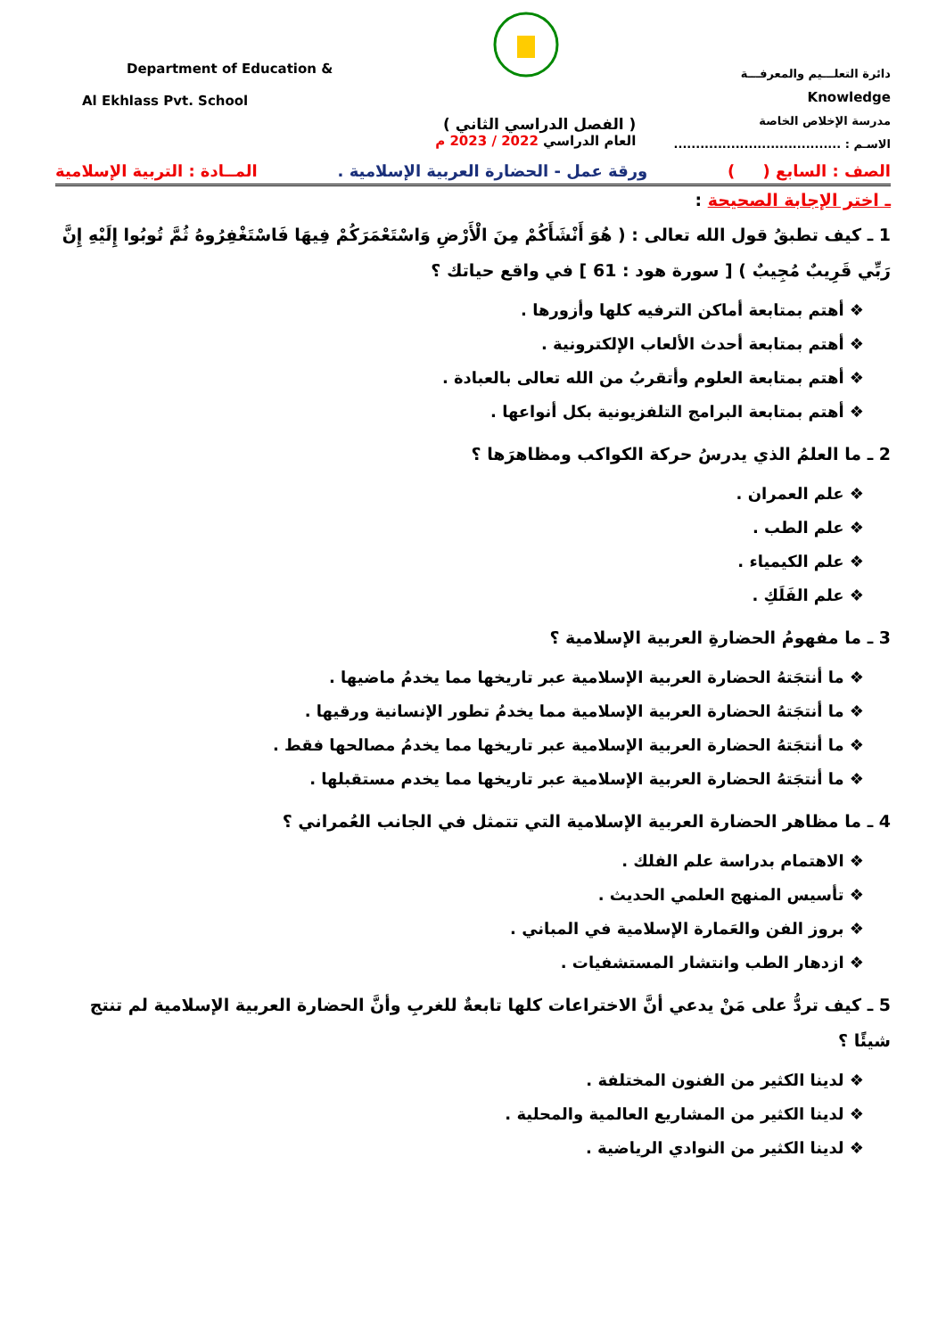Department of Education &
Al Ekhlass Pvt. School
( الفصل الدراسي الثاني )
العام الدراسي 2022 / 2023 م
دائرة التعلـــيم والمعرفـــة
Knowledge
مدرسة الإخلاص الخاصة
الاسـم : ......................................
الصف : السابع ( ) ورقة عمل - الحضارة العربية الإسلامية . المــادة : التربية الإسلامية
ـ اختر الإجابة الصحيحة :
1 ـ كيف تطبقُ قول الله تعالى : ( هُوَ أَنْشَأَكُمْ مِنَ الْأَرْضِ وَاسْتَعْمَرَكُمْ فِيهَا فَاسْتَغْفِرُوهُ ثُمَّ تُوبُوا إِلَيْهِ إِنَّ رَبِّي قَرِيبٌ مُجِيبٌ ) [ سورة هود : 61 ] في واقع حياتك ؟
❖ أهتم بمتابعة أماكن الترفيه كلها وأزورها .
❖ أهتم بمتابعة أحدث الألعاب الإلكترونية .
❖ أهتم بمتابعة العلوم وأتقربُ من الله تعالى بالعبادة .
❖ أهتم بمتابعة البرامج التلفزيونية بكل أنواعها .
2 ـ ما العلمُ الذي يدرسُ حركة الكواكب ومظاهرَها ؟
❖ علم العمران .
❖ علم الطب .
❖ علم الكيمياء .
❖ علم الفَلَكِ .
3 ـ ما مفهومُ الحضارةِ العربية الإسلامية ؟
❖ ما أنتجَتهُ الحضارة العربية الإسلامية عبر تاريخها مما يخدمُ ماضيها .
❖ ما أنتجَتهُ الحضارة العربية الإسلامية مما يخدمُ تطور الإنسانية ورقيها .
❖ ما أنتجَتهُ الحضارة العربية الإسلامية عبر تاريخها مما يخدمُ مصالحها فقط .
❖ ما أنتجَتهُ الحضارة العربية الإسلامية عبر تاريخها مما يخدم مستقبلها .
4 ـ ما مظاهر الحضارة العربية الإسلامية التي تتمثل في الجانب العُمراني ؟
❖ الاهتمام بدراسة علم الفلك .
❖ تأسيس المنهج العلمي الحديث .
❖ بروز الفن والعَمارة الإسلامية في المباني .
❖ ازدهار الطب وانتشار المستشفيات .
5 ـ كيف تردُّ على مَنْ يدعي أنَّ الاختراعات كلها تابعةٌ للغربِ وأنَّ الحضارة العربية الإسلامية لم تنتج شيئًا ؟
❖ لدينا الكثير من الفنون المختلفة .
❖ لدينا الكثير من المشاريع العالمية والمحلية .
❖ لدينا الكثير من النوادي الرياضية .